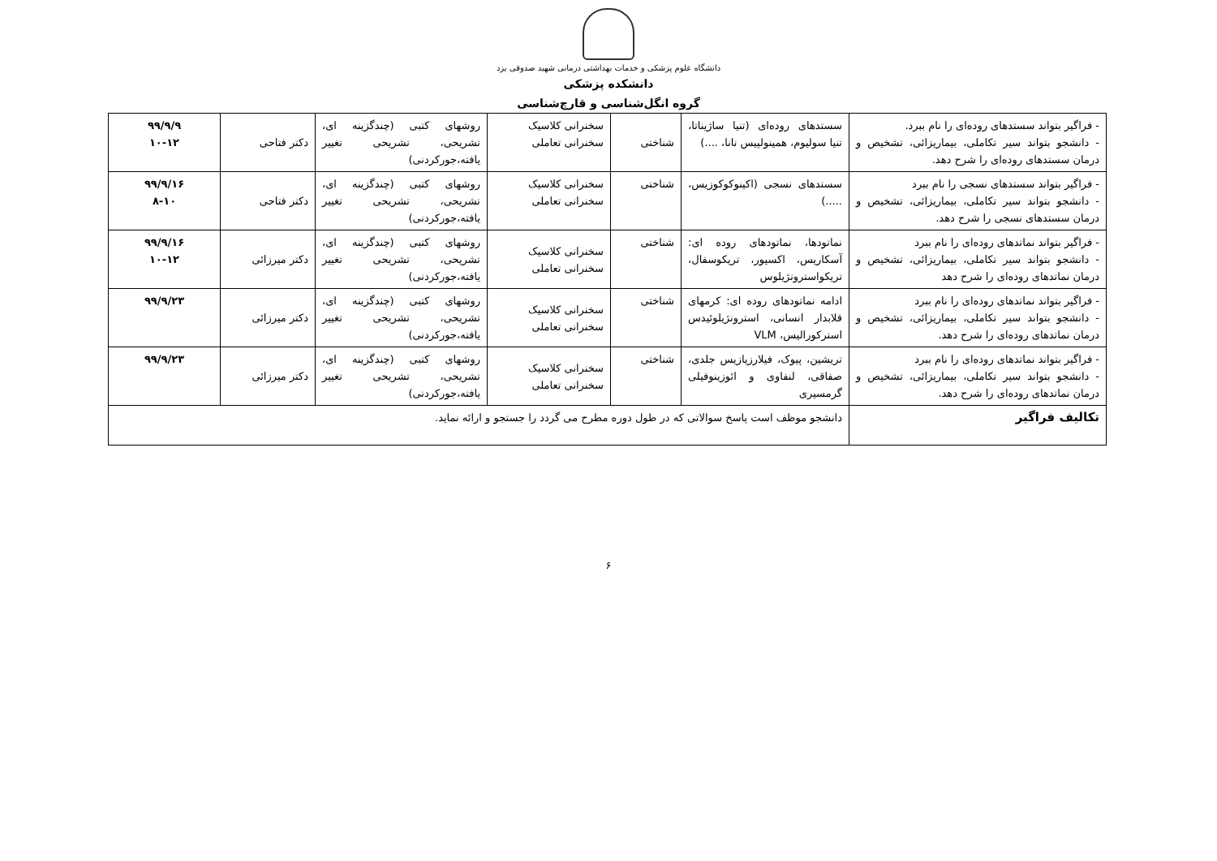دانشگاه علوم پزشکی و خدمات بهداشتی درمانی شهید صدوقی یزد
دانشکده پزشکی
گروه انگل‌شناسی و قارچ‌شناسی
| - فراگیر بتواند سستدهای روده‌ای را نام ببرد. - دانشجو بتواند سیر تکاملی، بیماریزائی، تشخیص و درمان سستدهای روده‌ای را شرح دهد. | سستدهای روده‌ای (تنیا ساژیناتا، تنیا سولیوم، همینولپیس نانا، ....) | شناختی | سخنرانی کلاسیک سخنرانی تعاملی | روشهای کتبی (چندگزینه ای، تشریحی، تشریحی تغییر یافته،جورکردنی) | دکتر فتاحی | ۹۹/۹/۹ ۱۰-۱۲ |
| - فراگیر بتواند سستدهای نسجی را نام ببرد - دانشجو بتواند سیر تکاملی، بیماریزائی، تشخیص و درمان سستدهای نسجی را شرح دهد. | سستدهای نسجی (اکینوکوکوزیس، .....) | شناختی | سخنرانی کلاسیک سخنرانی تعاملی | روشهای کتبی (چندگزینه ای، تشریحی، تشریحی تغییر یافته،جورکردنی) | دکتر فتاحی | ۹۹/۹/۱۶ ۸-۱۰ |
| - فراگیر بتواند نماتدهای روده‌ای را نام ببرد - دانشجو بتواند سیر تکاملی، بیماریزائی، تشخیص و درمان نماتدهای روده‌ای را شرح دهد | نماتودها، نماتودهای روده ای: آسکاریس، اکسیور، تریکوسفال، تریکواسترونژیلوس | شناختی | سخنرانی کلاسیک سخنرانی تعاملی | روشهای کتبی (چندگزینه ای، تشریحی، تشریحی تغییر یافته،جورکردنی) | دکتر میرزائی | ۹۹/۹/۱۶ ۱۰-۱۲ |
| - فراگیر بتواند نماتدهای روده‌ای را نام ببرد - دانشجو بتواند سیر تکاملی، بیماریزائی، تشخیص و درمان نماتدهای روده‌ای را شرح دهد. | ادامه نماتودهای روده ای: کرمهای قلابدار انسانی، استرونژیلوئیدس استرکورالیس، VLM | شناختی | سخنرانی کلاسیک سخنرانی تعاملی | روشهای کتبی (چندگزینه ای، تشریحی، تشریحی تغییر یافته،جورکردنی) | دکتر میرزائی | ۹۹/۹/۲۳ |
| - فراگیر بتواند نماتدهای روده‌ای را نام ببرد - دانشجو بتواند سیر تکاملی، بیماریزائی، تشخیص و درمان نماتدهای روده‌ای را شرح دهد. | تریشین، پیوک، فیلارزیازیس جلدی، صفاقی، لنفاوی و ائوزینوفیلی گرمسیری | شناختی | سخنرانی کلاسیک سخنرانی تعاملی | روشهای کتبی (چندگزینه ای، تشریحی، تشریحی تغییر یافته،جورکردنی) | دکتر میرزائی | ۹۹/۹/۲۳ |
| تکالیف فراگیر | دانشجو موظف است پاسخ سوالاتی که در طول دوره مطرح می گردد را جستجو و ارائه نماید. | | | | | |
۶